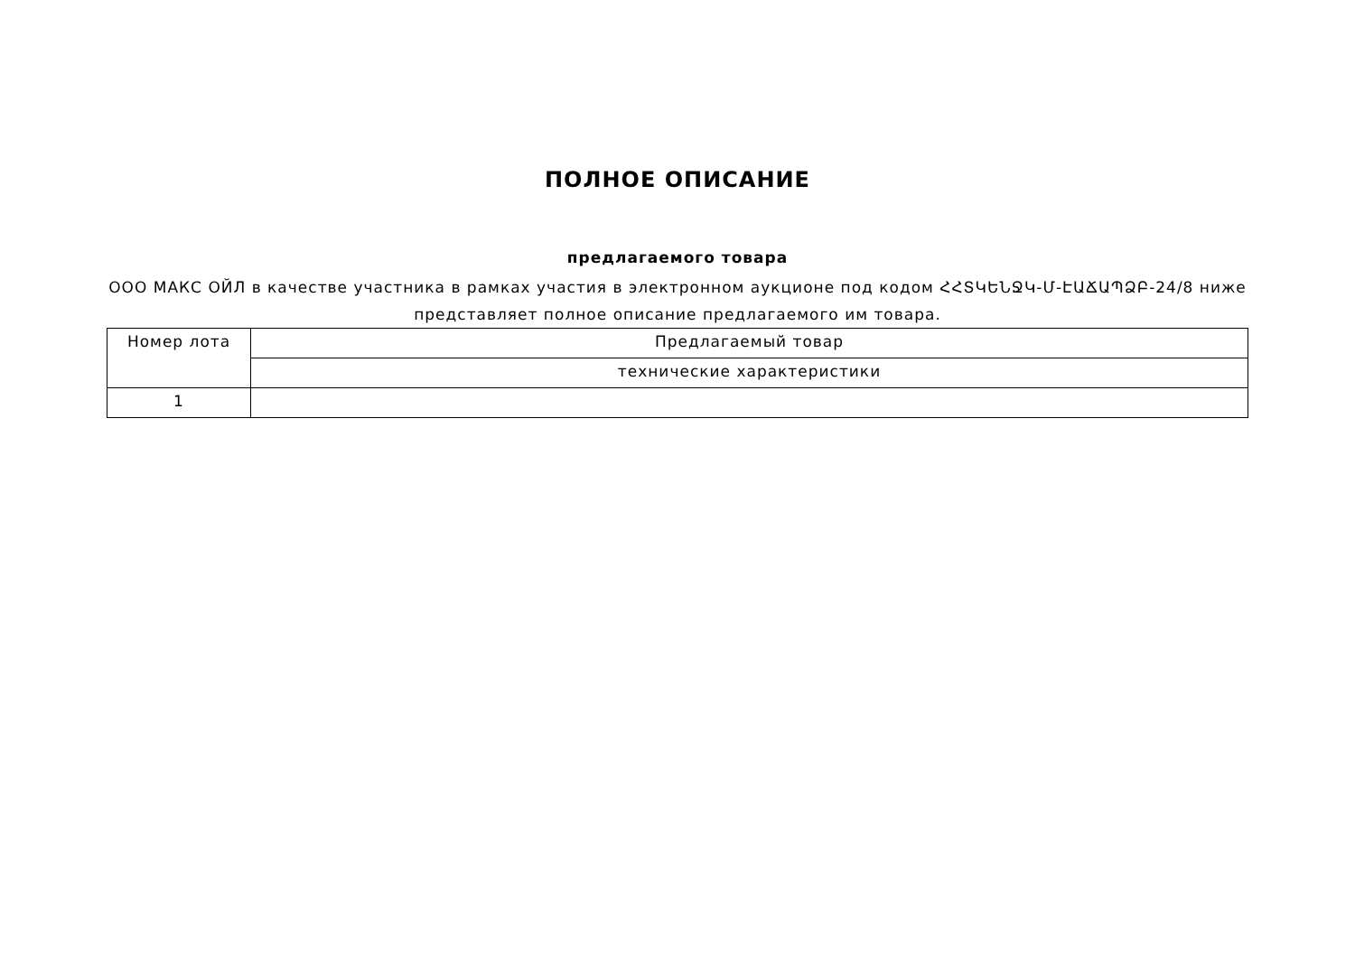ПОЛНОЕ ОПИСАНИЕ
предлагаемого товара
ООО МАКС ОЙЛ в качестве участника в рамках участия в электронном аукционе под кодом ՀՀՏԿԵՆՋԿ-Մ-ԷԱՃԱՊՁԲ-24/8 ниже представляет полное описание предлагаемого им товара.
| Номер лота | Предлагаемый товар |
| --- | --- |
| | технические характеристики |
| 1 | |